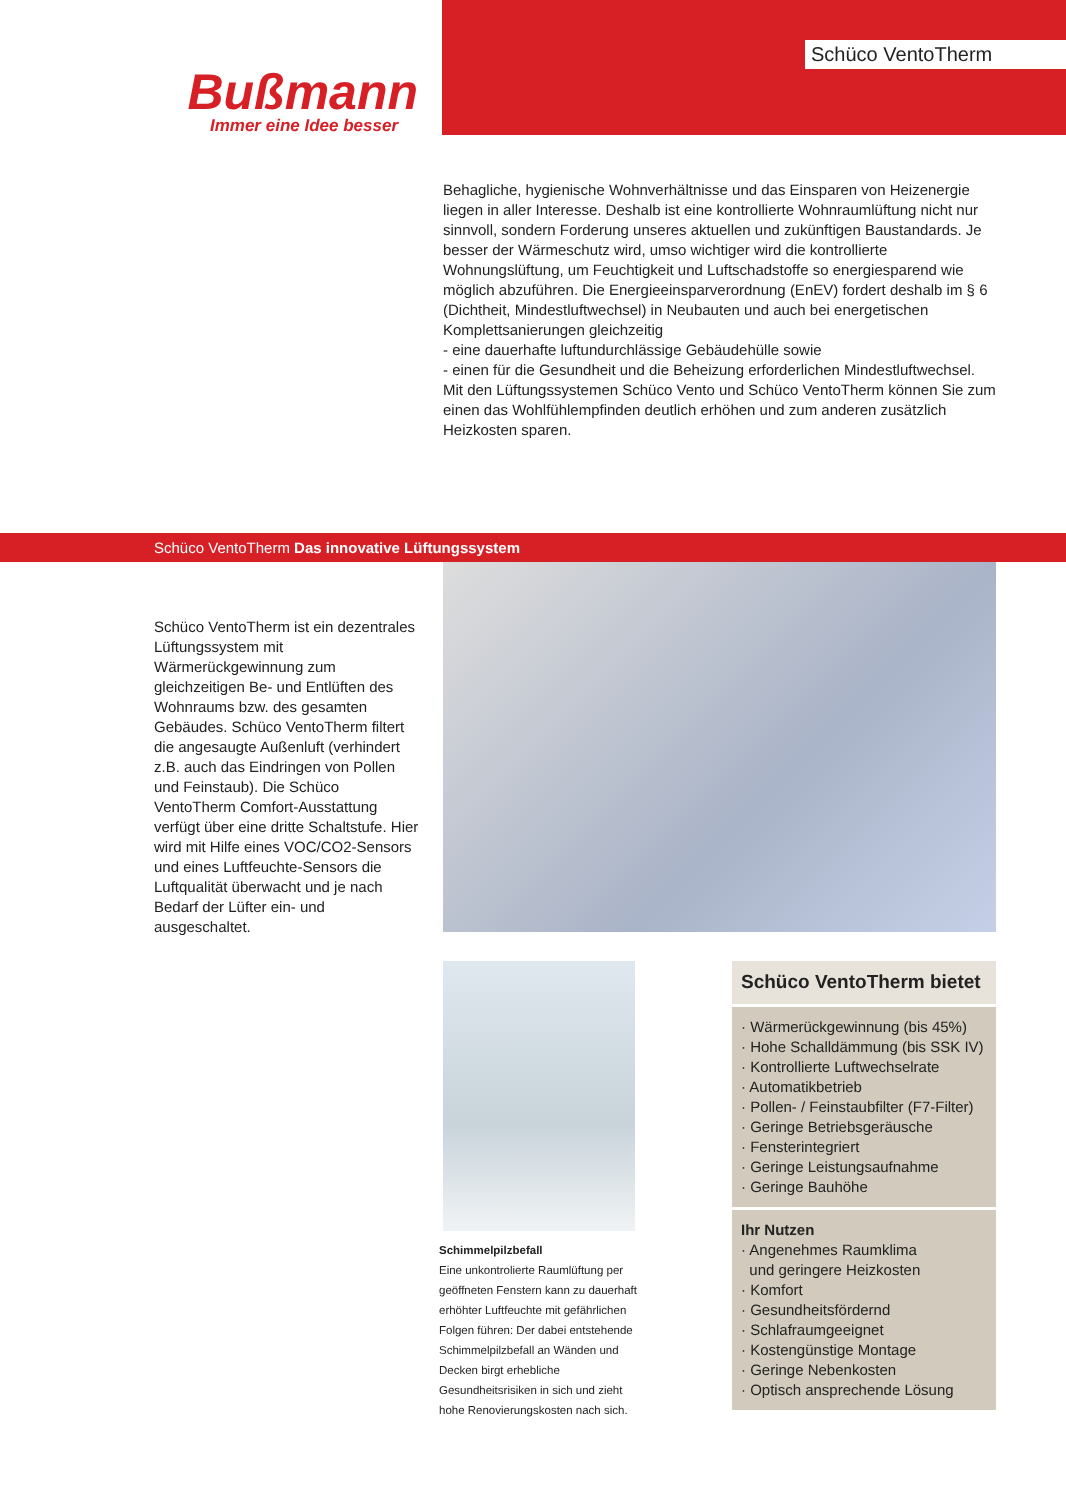Bußmann
Immer eine Idee besser
Schüco VentoTherm
Behagliche, hygienische Wohnverhältnisse und das Einsparen von Heizenergie liegen in aller Interesse. Deshalb ist eine kontrollierte Wohnraumlüftung nicht nur sinnvoll, sondern Forderung unseres aktuellen und zukünftigen Baustandards. Je besser der Wärmeschutz wird, umso wichtiger wird die kontrollierte Wohnungslüftung, um Feuchtigkeit und Luftschadstoffe so energiesparend wie möglich abzuführen. Die Energieeinsparverordnung (EnEV) fordert deshalb im § 6 (Dichtheit, Mindestluftwechsel) in Neubauten und auch bei energetischen Komplettsanierungen gleichzeitig
- eine dauerhafte luftundurchlässige Gebäudehülle sowie
- einen für die Gesundheit und die Beheizung erforderlichen Mindestluftwechsel.
Mit den Lüftungssystemen Schüco Vento und Schüco VentoTherm können Sie zum einen das Wohlfühlempfinden deutlich erhöhen und zum anderen zusätzlich Heizkosten sparen.
Schüco VentoTherm Das innovative Lüftungssystem
Schüco VentoTherm ist ein dezentrales Lüftungssystem mit Wärmerückgewinnung zum gleichzeitigen Be- und Entlüften des Wohnraums bzw. des gesamten Gebäudes. Schüco VentoTherm filtert die angesaugte Außenluft (verhindert z.B. auch das Eindringen von Pollen und Feinstaub). Die Schüco VentoTherm Comfort-Ausstattung verfügt über eine dritte Schaltstufe. Hier wird mit Hilfe eines VOC/CO2-Sensors und eines Luftfeuchte-Sensors die Luftqualität überwacht und je nach Bedarf der Lüfter ein- und ausgeschaltet.
Schimmelpilzbefall
Eine unkontrolierte Raumlüftung per geöffneten Fenstern kann zu dauerhaft erhöhter Luftfeuchte mit gefährlichen Folgen führen: Der dabei entstehende Schimmelpilzbefall an Wänden und Decken birgt erhebliche Gesundheitsrisiken in sich und zieht hohe Renovierungskosten nach sich.
Schüco VentoTherm bietet
· Wärmerückgewinnung (bis 45%)
· Hohe Schalldämmung (bis SSK IV)
· Kontrollierte Luftwechselrate
· Automatikbetrieb
· Pollen- / Feinstaubfilter (F7-Filter)
· Geringe Betriebsgeräusche
· Fensterintegriert
· Geringe Leistungsaufnahme
· Geringe Bauhöhe
Ihr Nutzen
· Angenehmes Raumklima
und geringere Heizkosten
· Komfort
· Gesundheitsfördernd
· Schlafraumgeeignet
· Kostengünstige Montage
· Geringe Nebenkosten
· Optisch ansprechende Lösung